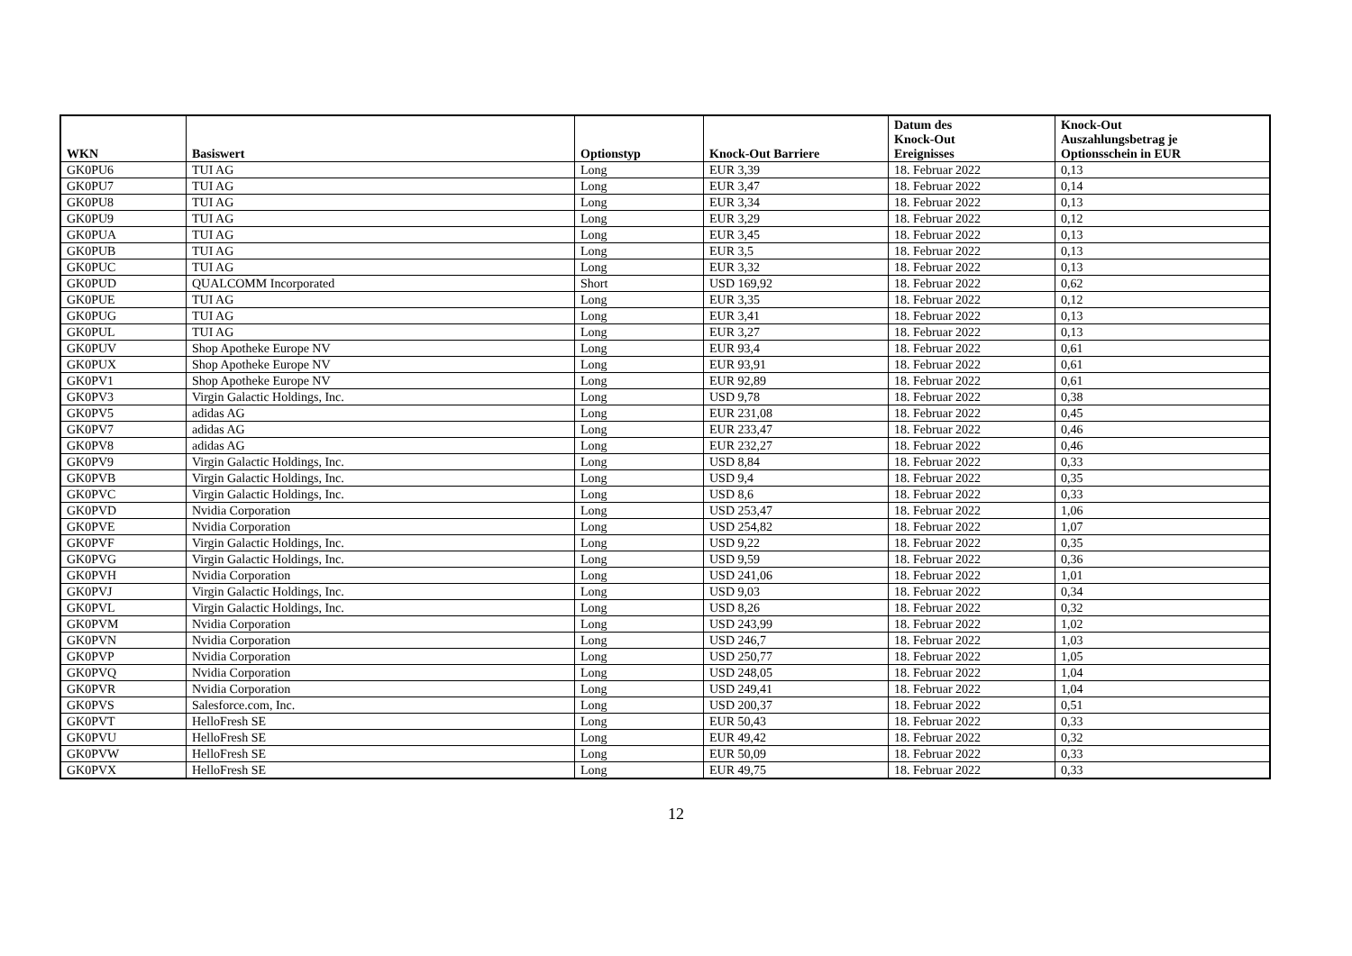| WKN | Basiswert | Optionstyp | Knock-Out Barriere | Datum des Knock-Out Ereignisses | Knock-Out Auszahlungsbetrag je Optionsschein in EUR |
| --- | --- | --- | --- | --- | --- |
| GK0PU6 | TUI AG | Long | EUR 3,39 | 18. Februar 2022 | 0,13 |
| GK0PU7 | TUI AG | Long | EUR 3,47 | 18. Februar 2022 | 0,14 |
| GK0PU8 | TUI AG | Long | EUR 3,34 | 18. Februar 2022 | 0,13 |
| GK0PU9 | TUI AG | Long | EUR 3,29 | 18. Februar 2022 | 0,12 |
| GK0PUA | TUI AG | Long | EUR 3,45 | 18. Februar 2022 | 0,13 |
| GK0PUB | TUI AG | Long | EUR 3,5 | 18. Februar 2022 | 0,13 |
| GK0PUC | TUI AG | Long | EUR 3,32 | 18. Februar 2022 | 0,13 |
| GK0PUD | QUALCOMM Incorporated | Short | USD 169,92 | 18. Februar 2022 | 0,62 |
| GK0PUE | TUI AG | Long | EUR 3,35 | 18. Februar 2022 | 0,12 |
| GK0PUG | TUI AG | Long | EUR 3,41 | 18. Februar 2022 | 0,13 |
| GK0PUL | TUI AG | Long | EUR 3,27 | 18. Februar 2022 | 0,13 |
| GK0PUV | Shop Apotheke Europe NV | Long | EUR 93,4 | 18. Februar 2022 | 0,61 |
| GK0PUX | Shop Apotheke Europe NV | Long | EUR 93,91 | 18. Februar 2022 | 0,61 |
| GK0PV1 | Shop Apotheke Europe NV | Long | EUR 92,89 | 18. Februar 2022 | 0,61 |
| GK0PV3 | Virgin Galactic Holdings, Inc. | Long | USD 9,78 | 18. Februar 2022 | 0,38 |
| GK0PV5 | adidas AG | Long | EUR 231,08 | 18. Februar 2022 | 0,45 |
| GK0PV7 | adidas AG | Long | EUR 233,47 | 18. Februar 2022 | 0,46 |
| GK0PV8 | adidas AG | Long | EUR 232,27 | 18. Februar 2022 | 0,46 |
| GK0PV9 | Virgin Galactic Holdings, Inc. | Long | USD 8,84 | 18. Februar 2022 | 0,33 |
| GK0PVB | Virgin Galactic Holdings, Inc. | Long | USD 9,4 | 18. Februar 2022 | 0,35 |
| GK0PVC | Virgin Galactic Holdings, Inc. | Long | USD 8,6 | 18. Februar 2022 | 0,33 |
| GK0PVD | Nvidia Corporation | Long | USD 253,47 | 18. Februar 2022 | 1,06 |
| GK0PVE | Nvidia Corporation | Long | USD 254,82 | 18. Februar 2022 | 1,07 |
| GK0PVF | Virgin Galactic Holdings, Inc. | Long | USD 9,22 | 18. Februar 2022 | 0,35 |
| GK0PVG | Virgin Galactic Holdings, Inc. | Long | USD 9,59 | 18. Februar 2022 | 0,36 |
| GK0PVH | Nvidia Corporation | Long | USD 241,06 | 18. Februar 2022 | 1,01 |
| GK0PVJ | Virgin Galactic Holdings, Inc. | Long | USD 9,03 | 18. Februar 2022 | 0,34 |
| GK0PVL | Virgin Galactic Holdings, Inc. | Long | USD 8,26 | 18. Februar 2022 | 0,32 |
| GK0PVM | Nvidia Corporation | Long | USD 243,99 | 18. Februar 2022 | 1,02 |
| GK0PVN | Nvidia Corporation | Long | USD 246,7 | 18. Februar 2022 | 1,03 |
| GK0PVP | Nvidia Corporation | Long | USD 250,77 | 18. Februar 2022 | 1,05 |
| GK0PVQ | Nvidia Corporation | Long | USD 248,05 | 18. Februar 2022 | 1,04 |
| GK0PVR | Nvidia Corporation | Long | USD 249,41 | 18. Februar 2022 | 1,04 |
| GK0PVS | Salesforce.com, Inc. | Long | USD 200,37 | 18. Februar 2022 | 0,51 |
| GK0PVT | HelloFresh SE | Long | EUR 50,43 | 18. Februar 2022 | 0,33 |
| GK0PVU | HelloFresh SE | Long | EUR 49,42 | 18. Februar 2022 | 0,32 |
| GK0PVW | HelloFresh SE | Long | EUR 50,09 | 18. Februar 2022 | 0,33 |
| GK0PVX | HelloFresh SE | Long | EUR 49,75 | 18. Februar 2022 | 0,33 |
12